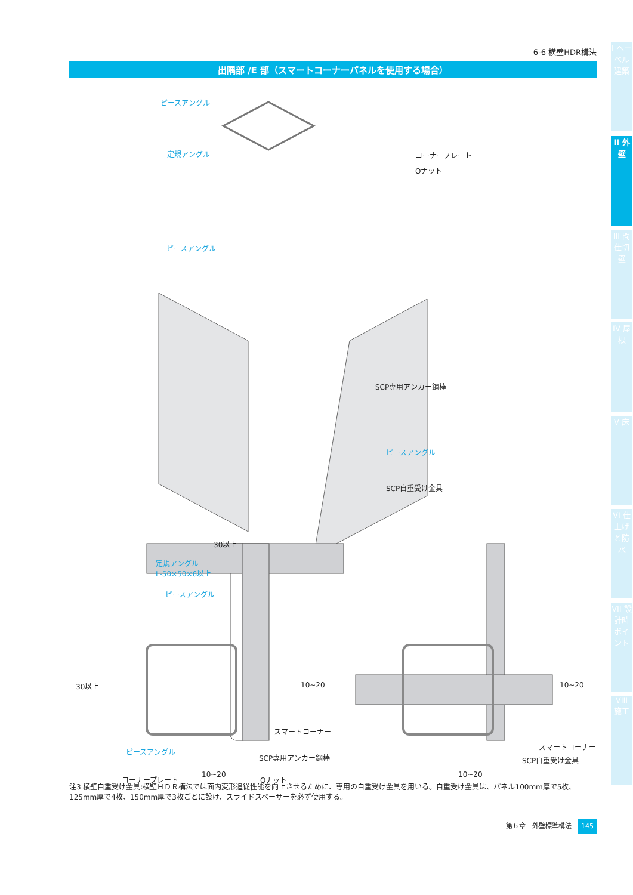I ヘーベル建築
II 外壁
III 間仕切壁
IV 屋根
V 床
VI 仕上げと防水
VII 設計時ポイント
VIII 施工
6-6 横壁HDR構法
出隅部 /E 部（スマートコーナーパネルを使用する場合）
ピースアングル
定規アングル コーナープレート
Oナット
ピースアングル
SCP専用アンカー鋼棒
ピースアングル
SCP自重受け金具
30以上
定規アングル
L-50×50×6以上
ピースアングル
30以上 10~20 10~20
スマートコーナー
スマートコーナー
ピースアングル
SCP専用アンカー鋼棒 SCP自重受け金具
10~20 10~20 コーナープレート Oナット
注3 横壁自重受け金具:横壁ＨＤＲ構法では面内変形追従性能を向上させるために、専用の自重受け金具を用いる。自重受け金具は、パネル100mm厚で5枚、125mm厚で4枚、150mm厚で3枚ごとに設け、スライドスペーサーを必ず使用する。
第６章　外壁標準構法 145